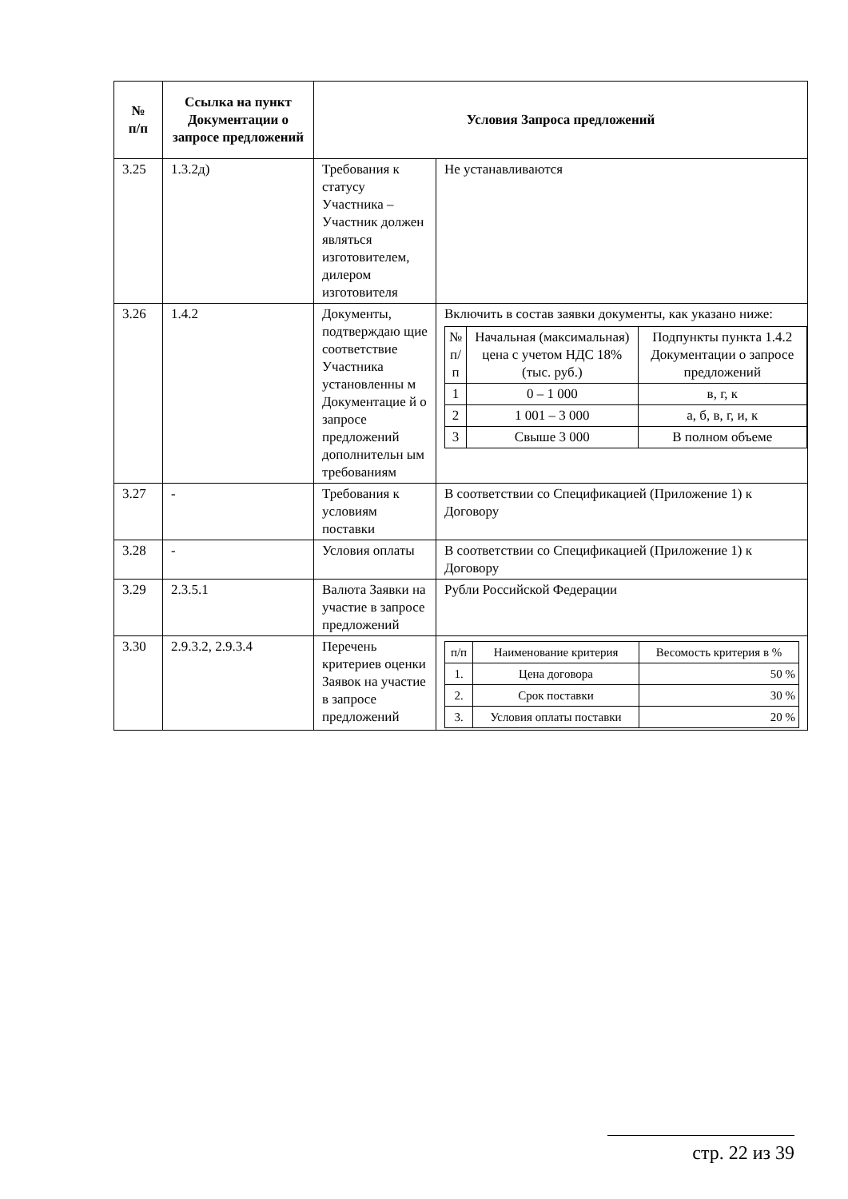| № п/п | Ссылка на пункт Документации о запросе предложений | Условия Запроса предложений | |
| --- | --- | --- | --- |
| 3.25 | 1.3.2д) | Требования к статусу Участника – Участник должен являться изготовителем, дилером изготовителя | Не устанавливаются |
| 3.26 | 1.4.2 | Документы, подтверждаю щие соответствие Участника установленны м Документацие й о запросе предложений дополнительн ым требованиям | Включить в состав заявки документы, как указано ниже: / № п/п / Начальная (максимальная) цена с учетом НДС 18% (тыс. руб.) / Подпункты пункта 1.4.2 Документации о запросе предложений / / 1 / 0 – 1 000 / в, г, к / / 2 / 1 001 – 3 000 / а, б, в, г, и, к / / 3 / Свыше 3 000 / В полном объеме / |
| 3.27 | - | Требования к условиям поставки | В соответствии со Спецификацией (Приложение 1) к Договору |
| 3.28 | - | Условия оплаты | В соответствии со Спецификацией (Приложение 1) к Договору |
| 3.29 | 2.3.5.1 | Валюта Заявки на участие в запросе предложений | Рубли Российской Федерации |
| 3.30 | 2.9.3.2, 2.9.3.4 | Перечень критериев оценки Заявок на участие в запросе предложений | / п/п / Наименование критерия / Весомость критерия в % / / 1. / Цена договора / 50 % / / 2. / Срок поставки / 30 % / / 3. / Условия оплаты поставки / 20 % / |
стр. 22 из 39